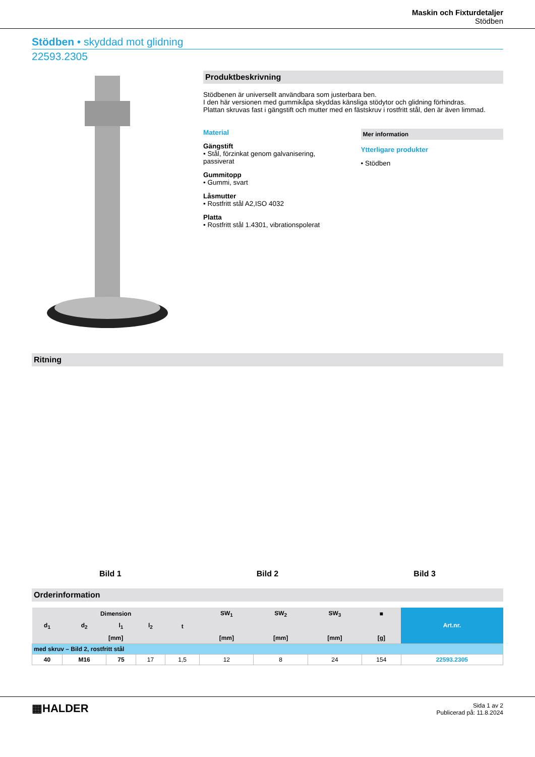Maskin och Fixturdetaljer
Stödben
Stödben • skyddad mot glidning
22593.2305
Produktbeskrivning
Stödbenen är universellt användbara som justerbara ben.
I den här versionen med gummikåpa skyddas känsliga stödytor och glidning förhindras.
Plattan skruvas fast i gängstift och mutter med en fästskruv i rostfritt stål, den är även limmad.
Material
Gängstift
• Stål, förzinkat genom galvanisering, passiverat
Gummitopp
• Gummi, svart
Låsmutter
• Rostfritt stål A2,ISO 4032
Platta
• Rostfritt stål 1.4301, vibrationspolerat
Mer information
Ytterligare produkter
• Stödben
Ritning
Bild 1
Bild 2
Bild 3
Orderinformation
| Dimension | | | | | SW<sub>1</sub> | SW<sub>2</sub> | SW<sub>3</sub> | ■ | Art.nr. |
| --- | --- | --- | --- | --- | --- | --- | --- | --- | --- |
| d<sub>1</sub> | d<sub>2</sub> | l<sub>1</sub> | l<sub>2</sub> | t | | | | | |
| [mm] | | | | | [mm] | [mm] | [mm] | [g] | |
| med skruv – Bild 2, rostfritt stål | | | | | | | | | |
| 40 | M16 | 75 | 17 | 1,5 | 12 | 8 | 24 | 154 | 22593.2305 |
▦HALDER
Sida 1 av 2
Publicerad på: 11.8.2024